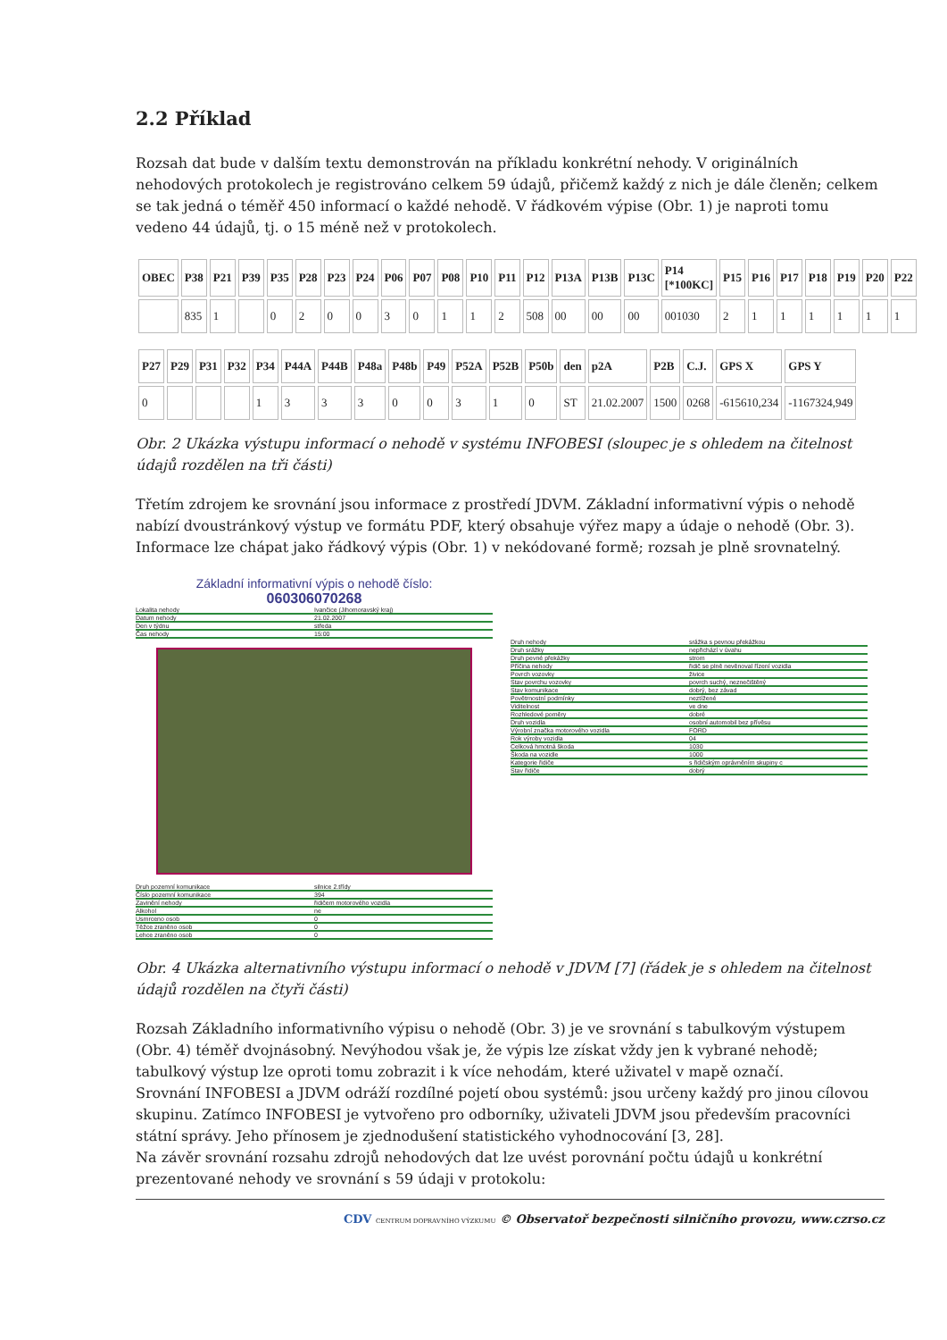2.2 Příklad
Rozsah dat bude v dalším textu demonstrován na příkladu konkrétní nehody. V originálních nehodových protokolech je registrováno celkem 59 údajů, přičemž každý z nich je dále členěn; celkem se tak jedná o téměř 450 informací o každé nehodě. V řádkovém výpise (Obr. 1) je naproti tomu vedeno 44 údajů, tj. o 15 méně než v protokolech.
| OBEC | P38 | P21 | P39 | P35 | P28 | P23 | P24 | P06 | P07 | P08 | P10 | P11 | P12 | P13A | P13B | P13C | P14 [*100KC] | P15 | P16 | P17 | P18 | P19 | P20 | P22 |
| --- | --- | --- | --- | --- | --- | --- | --- | --- | --- | --- | --- | --- | --- | --- | --- | --- | --- | --- | --- | --- | --- | --- | --- | --- |
| | 835 | 1 | | 0 | 2 | 0 | 0 | 3 | 0 | 1 | 1 | 2 | 508 | 00 | 00 | 00 | 001030 | 2 | 1 | 1 | 1 | 1 | 1 | 1 |
| P27 | P29 | P31 | P32 | P34 | P44A | P44B | P48a | P48b | P49 | P52A | P52B | P50b | den | p2A | P2B | C.J. | GPS X | GPS Y |
| --- | --- | --- | --- | --- | --- | --- | --- | --- | --- | --- | --- | --- | --- | --- | --- | --- | --- | --- |
| 0 | | | | 1 | 3 | 3 | 3 | 0 | 0 | 3 | 1 | 0 | ST | 21.02.2007 | 1500 | 0268 | -615610,234 | -1167324,949 |
Obr. 2 Ukázka výstupu informací o nehodě v systému INFOBESI (sloupec je s ohledem na čitelnost údajů rozdělen na tři části)
Třetím zdrojem ke srovnání jsou informace z prostředí JDVM. Základní informativní výpis o nehodě nabízí dvoustránkový výstup ve formátu PDF, který obsahuje výřez mapy a údaje o nehodě (Obr. 3). Informace lze chápat jako řádkový výpis (Obr. 1) v nekódované formě; rozsah je plně srovnatelný.
Základní informativní výpis o nehodě číslo:
060306070268
Lokalita nehody Ivančice (Jihomoravský kraj)
Datum nehody 21.02.2007
Den v týdnu středa
Čas nehody 15:00
Druh pozemní komunikace silnice 2.třídy
Číslo pozemní komunikace 394
Zavinění nehody řidičem motorového vozidla
Alkohol ne
Usmrceno osob 0
Těžce zraněno osob 0
Lehce zraněno osob 0
Druh nehody srážka s pevnou překážkou
Druh srážky nepřichází v úvahu
Druh pevné překážky strom
Příčina nehody řidič se plně nevěnoval řízení vozidla
Povrch vozovky živice
Stav povrchu vozovky povrch suchý, neznečištěný
Stav komunikace dobrý, bez závad
Povětrnostní podmínky neztížené
Viditelnost ve dne
Rozhledové poměry dobré
Druh vozidla osobní automobil bez přívěsu
Výrobní značka motorového vozidla FORD
Rok výroby vozidla 04
Celková hmotná škoda 1030
Škoda na vozidle 1000
Kategorie řidiče s řidičským oprávněním skupiny c
Stav řidiče dobrý
Obr. 4 Ukázka alternativního výstupu informací o nehodě v JDVM [7] (řádek je s ohledem na čitelnost údajů rozdělen na čtyři části)
Rozsah Základního informativního výpisu o nehodě (Obr. 3) je ve srovnání s tabulkovým výstupem (Obr. 4) téměř dvojnásobný. Nevýhodou však je, že výpis lze získat vždy jen k vybrané nehodě; tabulkový výstup lze oproti tomu zobrazit i k více nehodám, které uživatel v mapě označí.
Srovnání INFOBESI a JDVM odráží rozdílné pojetí obou systémů: jsou určeny každý pro jinou cílovou skupinu. Zatímco INFOBESI je vytvořeno pro odborníky, uživateli JDVM jsou především pracovníci státní správy. Jeho přínosem je zjednodušení statistického vyhodnocování [3, 28].
Na závěr srovnání rozsahu zdrojů nehodových dat lze uvést porovnání počtu údajů u konkrétní prezentované nehody ve srovnání s 59 údaji v protokolu:
CDV CENTRUM DOPRAVNÍHO VÝZKUMU © Observatoř bezpečnosti silničního provozu, www.czrso.cz